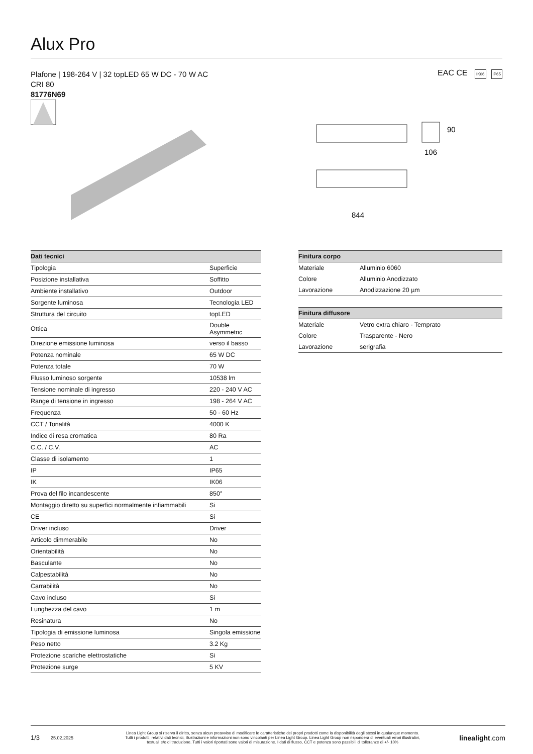Alux Pro
Plafone | 198-264 V | 32 topLED 65 W DC - 70 W AC
CRI 80
81776N69
EAC CE IK06 IP65
90
106
844
| Dati tecnici | |
| --- | --- |
| Tipologia | Superficie |
| Posizione installativa | Soffitto |
| Ambiente installativo | Outdoor |
| Sorgente luminosa | Tecnologia LED |
| Struttura del circuito | topLED |
| Ottica | Double Asymmetric |
| Direzione emissione luminosa | verso il basso |
| Potenza nominale | 65 W DC |
| Potenza totale | 70 W |
| Flusso luminoso sorgente | 10538 lm |
| Tensione nominale di ingresso | 220 - 240 V AC |
| Range di tensione in ingresso | 198 - 264 V AC |
| Frequenza | 50 - 60 Hz |
| CCT / Tonalità | 4000 K |
| Indice di resa cromatica | 80 Ra |
| C.C. / C.V. | AC |
| Classe di isolamento | 1 |
| IP | IP65 |
| IK | IK06 |
| Prova del filo incandescente | 850° |
| Montaggio diretto su superfici normalmente infiammabili | Si |
| CE | Si |
| Driver incluso | Driver |
| Articolo dimmerabile | No |
| Orientabilità | No |
| Basculante | No |
| Calpestabilità | No |
| Carrabilità | No |
| Cavo incluso | Si |
| Lunghezza del cavo | 1 m |
| Resinatura | No |
| Tipologia di emissione luminosa | Singola emissione |
| Peso netto | 3.2 Kg |
| Protezione scariche elettrostatiche | Si |
| Protezione surge | 5 KV |
| Finitura corpo | |
| --- | --- |
| Materiale | Alluminio 6060 |
| Colore | Alluminio Anodizzato |
| Lavorazione | Anodizzazione 20 µm |
| Finitura diffusore | |
| --- | --- |
| Materiale | Vetro extra chiaro - Temprato |
| Colore | Trasparente - Nero |
| Lavorazione | serigrafia |
1/3 25.02.2025 Linea Light Group si riserva il diritto, senza alcun preavviso di modificare le caratteristiche dei propri prodotti come la disponibilità degli stessi in qualunque momento.
Tutti i prodotti, relativi dati tecnici, illustrazioni e informazioni non sono vincolanti per Linea Light Group. Linea Light Group non risponderà di eventuali errori illustrativi,
testuali e/o di traduzione. Tutti i valori riportati sono valori di misurazione. I dati di flusso, CCT e potenza sono passibili di tolleranze di +/- 10% linealight.com